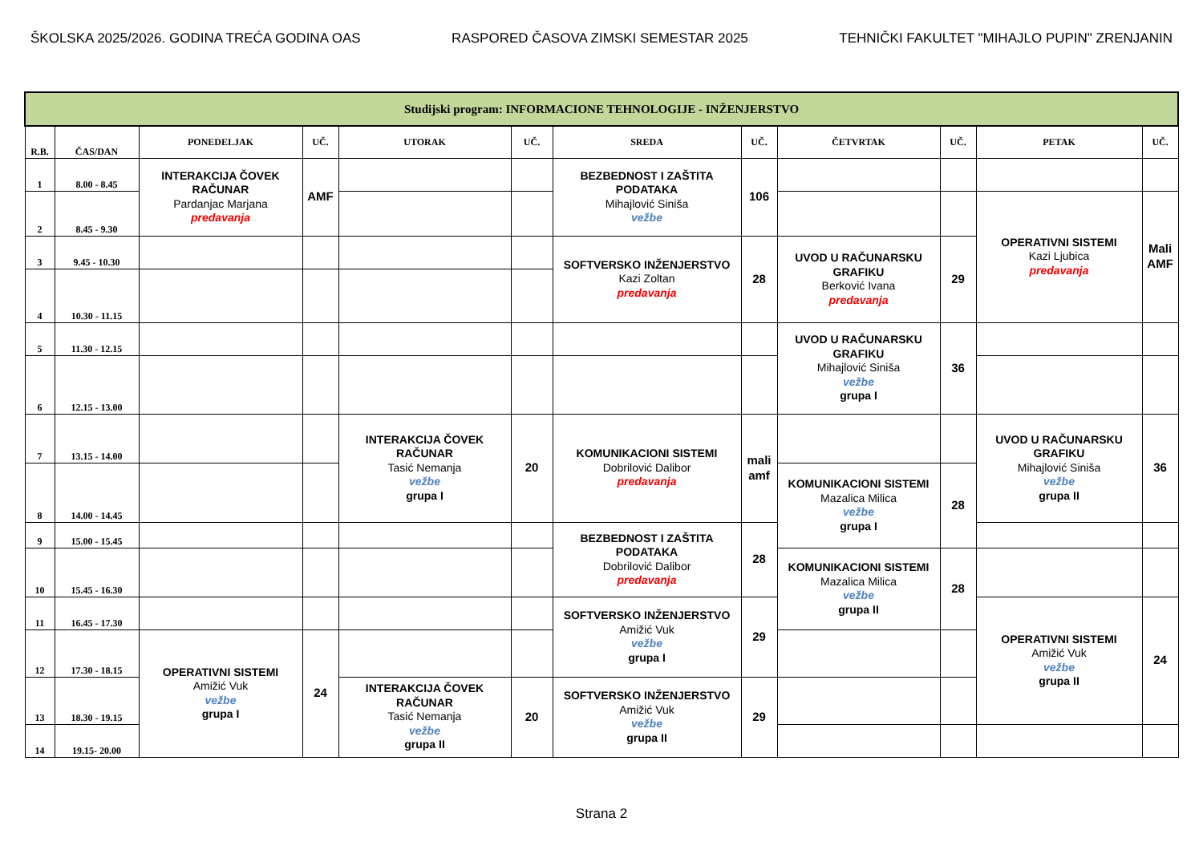ŠKOLSKA 2025/2026. GODINA TREĆA GODINA OAS RASPORED ČASOVA ZIMSKI SEMESTAR 2025 TEHNIČKI FAKULTET "MIHAJLO PUPIN" ZRENJANIN
| Studijski program: INFORMACIONE TEHNOLOGIJE - INŽENJERSTVO | | | | | | | | | | | |
| --- | --- | --- | --- | --- | --- | --- | --- | --- | --- | --- | --- |
| R.B. | ČAS/DAN | PONEDELJAK | UČ. | UTORAK | UČ. | SREDA | UČ. | ČETVRTAK | UČ. | PETAK | UČ. |
| 1 | 8.00 - 8.45 | INTERAKCIJA ČOVEK RAČUNAR Pardanjac Marjana predavanja | AMF | | | BEZBEDNOST I ZAŠTITA PODATAKA Mihajlović Siniša vežbe | 106 | | | | |
| 2 | 8.45 - 9.30 | | | | | | | | | OPERATIVNI SISTEMI Kazi Ljubica predavanja | Mali AMF |
| 3 | 9.45 - 10.30 | | | | | SOFTVERSKO INŽENJERSTVO Kazi Zoltan predavanja | 28 | UVOD U RAČUNARSKU GRAFIKU Berković Ivana predavanja | 29 | | |
| 4 | 10.30 - 11.15 | | | | | | | | | | |
| 5 | 11.30 - 12.15 | | | | | | | UVOD U RAČUNARSKU GRAFIKU Mihajlović Siniša vežbe grupa I | 36 | | |
| 6 | 12.15 - 13.00 | | | | | | | | | | |
| 7 | 13.15 - 14.00 | | | INTERAKCIJA ČOVEK RAČUNAR Tasić Nemanja vežbe grupa I | 20 | KOMUNIKACIONI SISTEMI Dobrilović Dalibor predavanja | mali amf | | | UVOD U RAČUNARSKU GRAFIKU Mihajlović Siniša vežbe grupa II | 36 |
| 8 | 14.00 - 14.45 | | | | | | | KOMUNIKACIONI SISTEMI Mazalica Milica vežbe grupa I | 28 | | |
| 9 | 15.00 - 15.45 | | | | | BEZBEDNOST I ZAŠTITA PODATAKA Dobrilović Dalibor predavanja | 28 | | | | |
| 10 | 15.45 - 16.30 | | | | | | | KOMUNIKACIONI SISTEMI Mazalica Milica vežbe grupa II | 28 | | |
| 11 | 16.45 - 17.30 | | | | | SOFTVERSKO INŽENJERSTVO Amižić Vuk vežbe grupa I | 29 | | | OPERATIVNI SISTEMI Amižić Vuk vežbe grupa II | 24 |
| 12 | 17.30 - 18.15 | OPERATIVNI SISTEMI Amižić Vuk vežbe grupa I | 24 | | | | | | | | |
| 13 | 18.30 - 19.15 | | | INTERAKCIJA ČOVEK RAČUNAR Tasić Nemanja vežbe grupa II | 20 | SOFTVERSKO INŽENJERSTVO Amižić Vuk vežbe grupa II | 29 | | | | |
| 14 | 19.15- 20.00 | | | | | | | | | | |
Strana 2